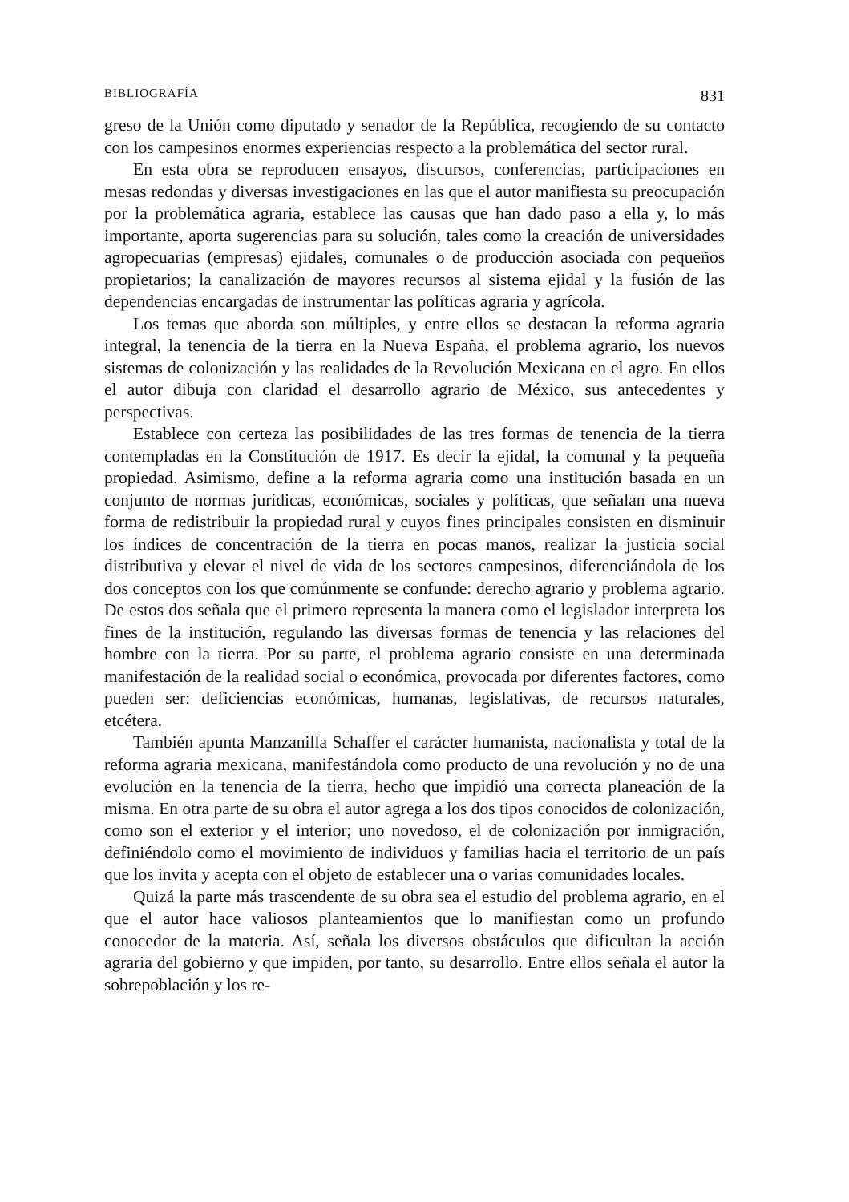BIBLIOGRAFÍA 831
greso de la Unión como diputado y senador de la República, recogiendo de su contacto con los campesinos enormes experiencias respecto a la problemática del sector rural.
En esta obra se reproducen ensayos, discursos, conferencias, participaciones en mesas redondas y diversas investigaciones en las que el autor manifiesta su preocupación por la problemática agraria, establece las causas que han dado paso a ella y, lo más importante, aporta sugerencias para su solución, tales como la creación de universidades agropecuarias (empresas) ejidales, comunales o de producción asociada con pequeños propietarios; la canalización de mayores recursos al sistema ejidal y la fusión de las dependencias encargadas de instrumentar las políticas agraria y agrícola.
Los temas que aborda son múltiples, y entre ellos se destacan la reforma agraria integral, la tenencia de la tierra en la Nueva España, el problema agrario, los nuevos sistemas de colonización y las realidades de la Revolución Mexicana en el agro. En ellos el autor dibuja con claridad el desarrollo agrario de México, sus antecedentes y perspectivas.
Establece con certeza las posibilidades de las tres formas de tenencia de la tierra contempladas en la Constitución de 1917. Es decir la ejidal, la comunal y la pequeña propiedad. Asimismo, define a la reforma agraria como una institución basada en un conjunto de normas jurídicas, económicas, sociales y políticas, que señalan una nueva forma de redistribuir la propiedad rural y cuyos fines principales consisten en disminuir los índices de concentración de la tierra en pocas manos, realizar la justicia social distributiva y elevar el nivel de vida de los sectores campesinos, diferenciándola de los dos conceptos con los que comúnmente se confunde: derecho agrario y problema agrario. De estos dos señala que el primero representa la manera como el legislador interpreta los fines de la institución, regulando las diversas formas de tenencia y las relaciones del hombre con la tierra. Por su parte, el problema agrario consiste en una determinada manifestación de la realidad social o económica, provocada por diferentes factores, como pueden ser: deficiencias económicas, humanas, legislativas, de recursos naturales, etcétera.
También apunta Manzanilla Schaffer el carácter humanista, nacionalista y total de la reforma agraria mexicana, manifestándola como producto de una revolución y no de una evolución en la tenencia de la tierra, hecho que impidió una correcta planeación de la misma. En otra parte de su obra el autor agrega a los dos tipos conocidos de colonización, como son el exterior y el interior; uno novedoso, el de colonización por inmigración, definiéndolo como el movimiento de individuos y familias hacia el territorio de un país que los invita y acepta con el objeto de establecer una o varias comunidades locales.
Quizá la parte más trascendente de su obra sea el estudio del problema agrario, en el que el autor hace valiosos planteamientos que lo manifiestan como un profundo conocedor de la materia. Así, señala los diversos obstáculos que dificultan la acción agraria del gobierno y que impiden, por tanto, su desarrollo. Entre ellos señala el autor la sobrepoblación y los re-